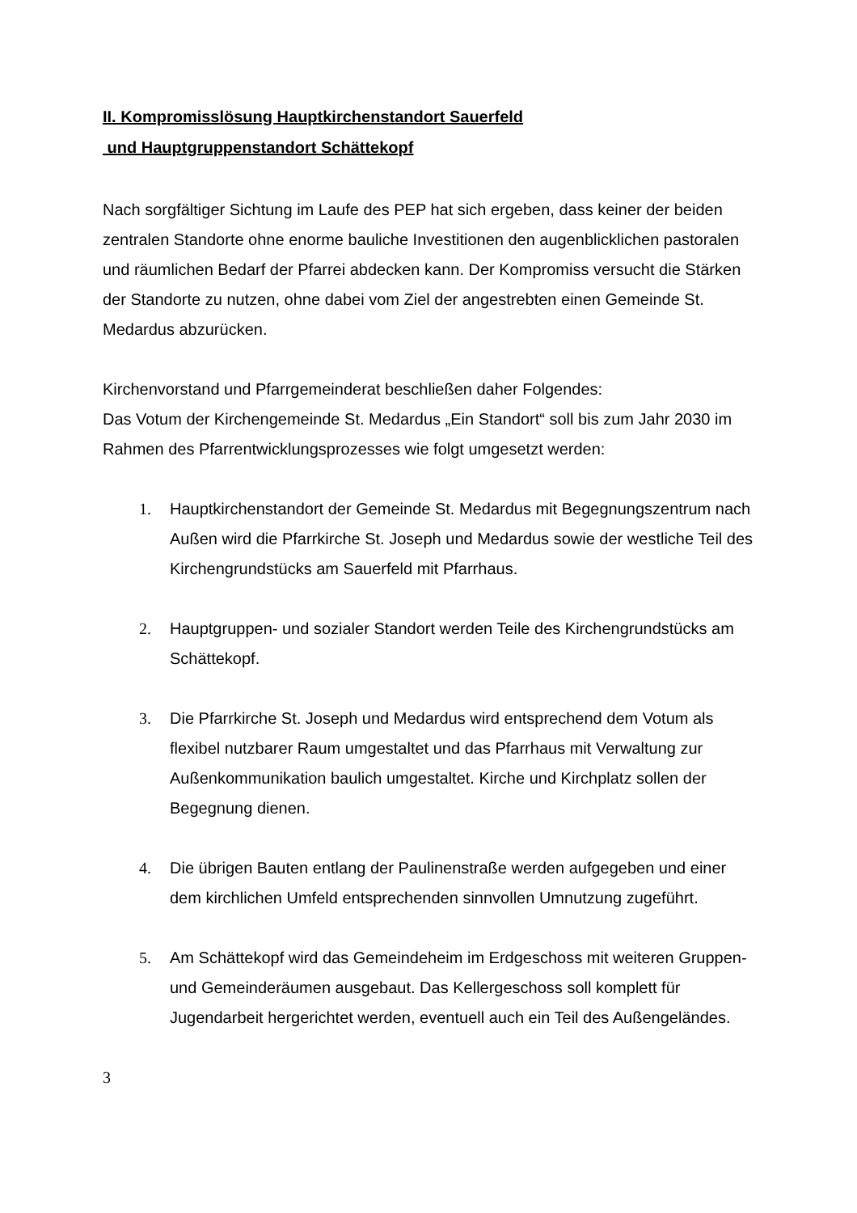II. Kompromisslösung Hauptkirchenstandort Sauerfeld
und Hauptgruppenstandort Schättekopf
Nach sorgfältiger Sichtung im Laufe des PEP hat sich ergeben, dass keiner der beiden zentralen Standorte ohne enorme bauliche Investitionen den augenblicklichen pastoralen und räumlichen Bedarf der Pfarrei abdecken kann. Der Kompromiss versucht die Stärken der Standorte zu nutzen, ohne dabei vom Ziel der angestrebten einen Gemeinde St. Medardus abzurücken.
Kirchenvorstand und Pfarrgemeinderat beschließen daher Folgendes:
Das Votum der Kirchengemeinde St. Medardus „Ein Standort“ soll bis zum Jahr 2030 im Rahmen des Pfarrentwicklungsprozesses wie folgt umgesetzt werden:
1. Hauptkirchenstandort der Gemeinde St. Medardus mit Begegnungszentrum nach Außen wird die Pfarrkirche St. Joseph und Medardus sowie der westliche Teil des Kirchengrundstücks am Sauerfeld mit Pfarrhaus.
2. Hauptgruppen- und sozialer Standort werden Teile des Kirchengrundstücks am Schättekopf.
3. Die Pfarrkirche St. Joseph und Medardus wird entsprechend dem Votum als flexibel nutzbarer Raum umgestaltet und das Pfarrhaus mit Verwaltung zur Außenkommunikation baulich umgestaltet. Kirche und Kirchplatz sollen der Begegnung dienen.
4. Die übrigen Bauten entlang der Paulinenstraße werden aufgegeben und einer dem kirchlichen Umfeld entsprechenden sinnvollen Umnutzung zugeführt.
5. Am Schättekopf wird das Gemeindeheim im Erdgeschoss mit weiteren Gruppen- und Gemeinderäumen ausgebaut. Das Kellergeschoss soll komplett für Jugendarbeit hergerichtet werden, eventuell auch ein Teil des Außengeländes.
3